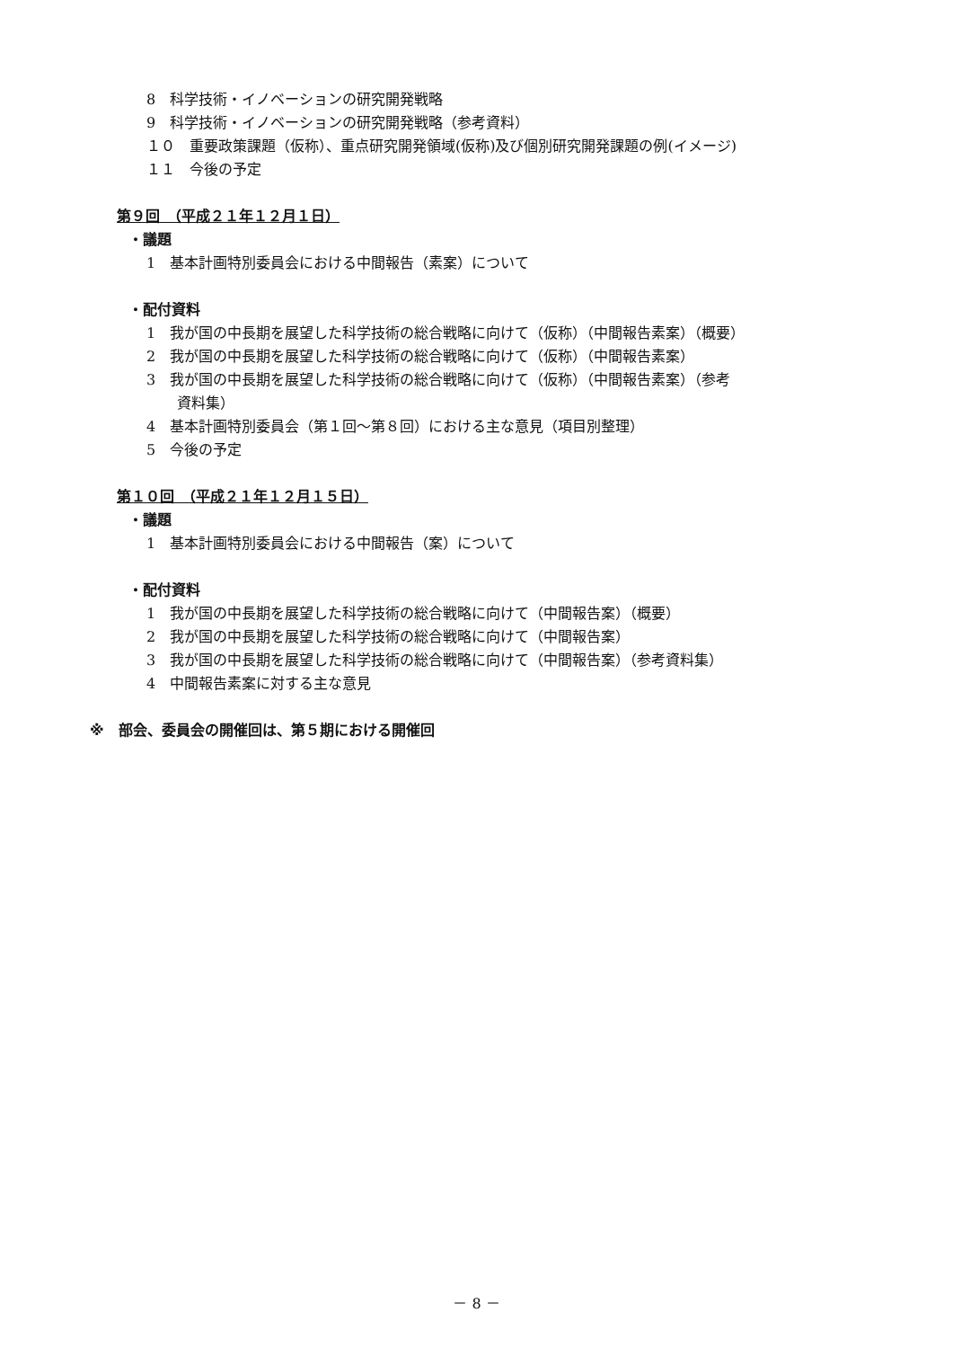8　科学技術・イノベーションの研究開発戦略
9　科学技術・イノベーションの研究開発戦略（参考資料）
１０　重要政策課題（仮称）、重点研究開発領域(仮称)及び個別研究開発課題の例(イメージ)
１１　今後の予定
第９回　（平成２１年１２月１日）
・議題
1　基本計画特別委員会における中間報告（素案）について
・配付資料
1　我が国の中長期を展望した科学技術の総合戦略に向けて（仮称）（中間報告素案）（概要）
2　我が国の中長期を展望した科学技術の総合戦略に向けて（仮称）（中間報告素案）
3　我が国の中長期を展望した科学技術の総合戦略に向けて（仮称）（中間報告素案）（参考
資料集）
4　基本計画特別委員会（第１回～第８回）における主な意見（項目別整理）
5　今後の予定
第１０回　（平成２１年１２月１５日）
・議題
1　基本計画特別委員会における中間報告（案）について
・配付資料
1　我が国の中長期を展望した科学技術の総合戦略に向けて（中間報告案）（概要）
2　我が国の中長期を展望した科学技術の総合戦略に向けて（中間報告案）
3　我が国の中長期を展望した科学技術の総合戦略に向けて（中間報告案）（参考資料集）
4　中間報告素案に対する主な意見
※　部会、委員会の開催回は、第５期における開催回
－ 8 －